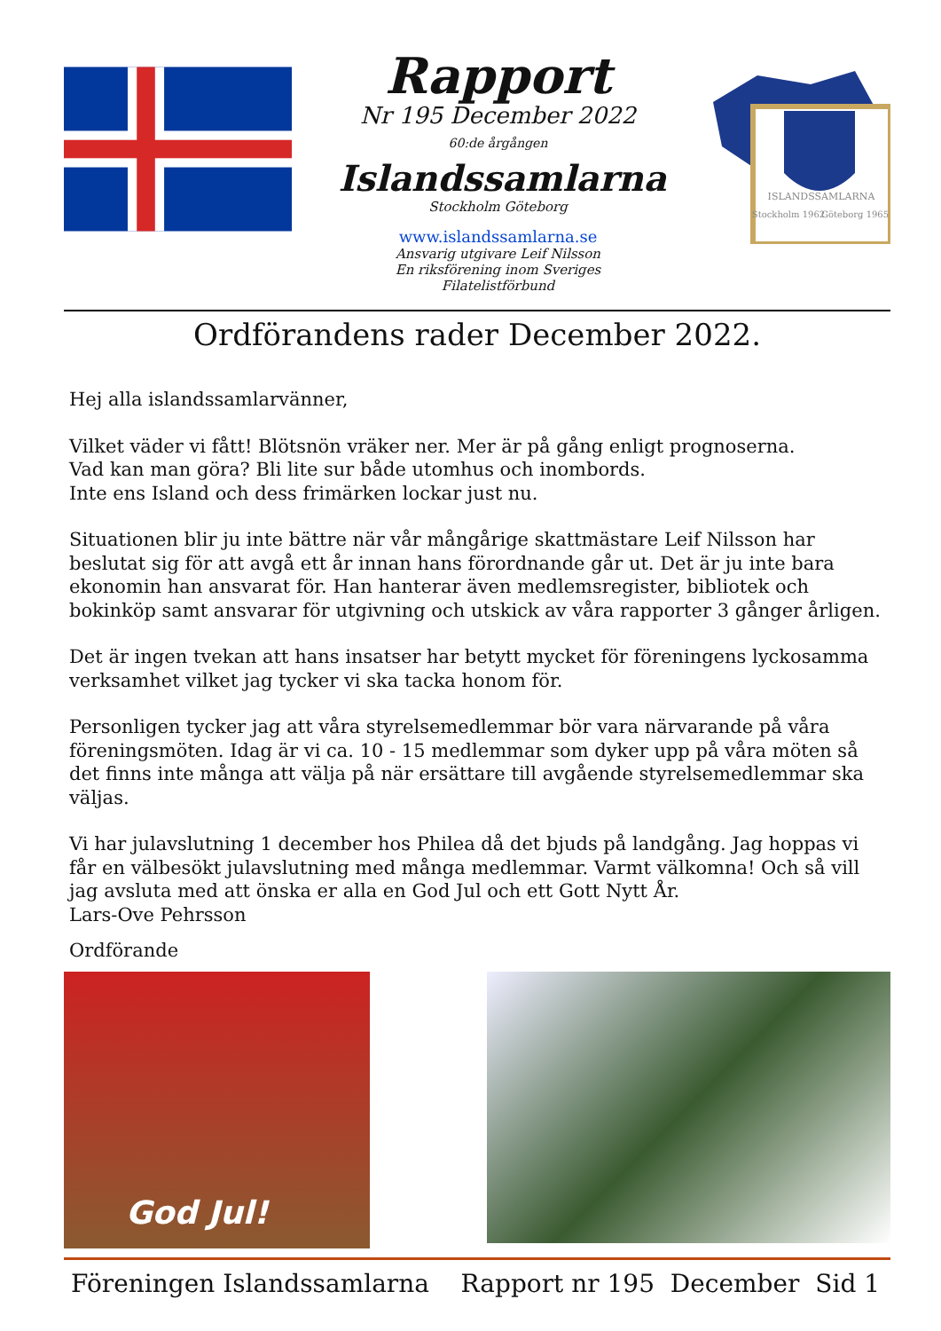Rapport
Nr 195 December 2022
60:de årgången
Islandssamlarna
Stockholm Göteborg
www.islandssamlarna.se
Ansvarig utgivare Leif Nilsson
En riksförening inom Sveriges Filatelistförbund
ISLANDSSAMLARNA
Stockholm 1962
Göteborg 1965
Ordförandens rader December 2022.
Hej alla islandssamlarvänner,
Vilket väder vi fått! Blötsnön vräker ner. Mer är på gång enligt prognoserna.
Vad kan man göra? Bli lite sur både utomhus och inombords.
Inte ens Island och dess frimärken lockar just nu.
Situationen blir ju inte bättre när vår mångårige skattmästare Leif Nilsson har beslutat sig för att avgå ett år innan hans förordnande går ut. Det är ju inte bara ekonomin han ansvarat för. Han hanterar även medlemsregister, bibliotek och bokinköp samt ansvarar för utgivning och utskick av våra rapporter 3 gånger årligen.
Det är ingen tvekan att hans insatser har betytt mycket för föreningens lyckosamma verksamhet vilket jag tycker vi ska tacka honom för.
Personligen tycker jag att våra styrelsemedlemmar bör vara närvarande på våra föreningsmöten. Idag är vi ca. 10 - 15 medlemmar som dyker upp på våra möten så det finns inte många att välja på när ersättare till avgående styrelsemedlemmar ska väljas.
Vi har julavslutning 1 december hos Philea då det bjuds på landgång. Jag hoppas vi får en välbesökt julavslutning med många medlemmar. Varmt välkomna! Och så vill jag avsluta med att önska er alla en God Jul och ett Gott Nytt År.
Lars-Ove Pehrsson
Ordförande
God Jul!
Föreningen Islandssamlarna Rapport nr 195 December Sid 1